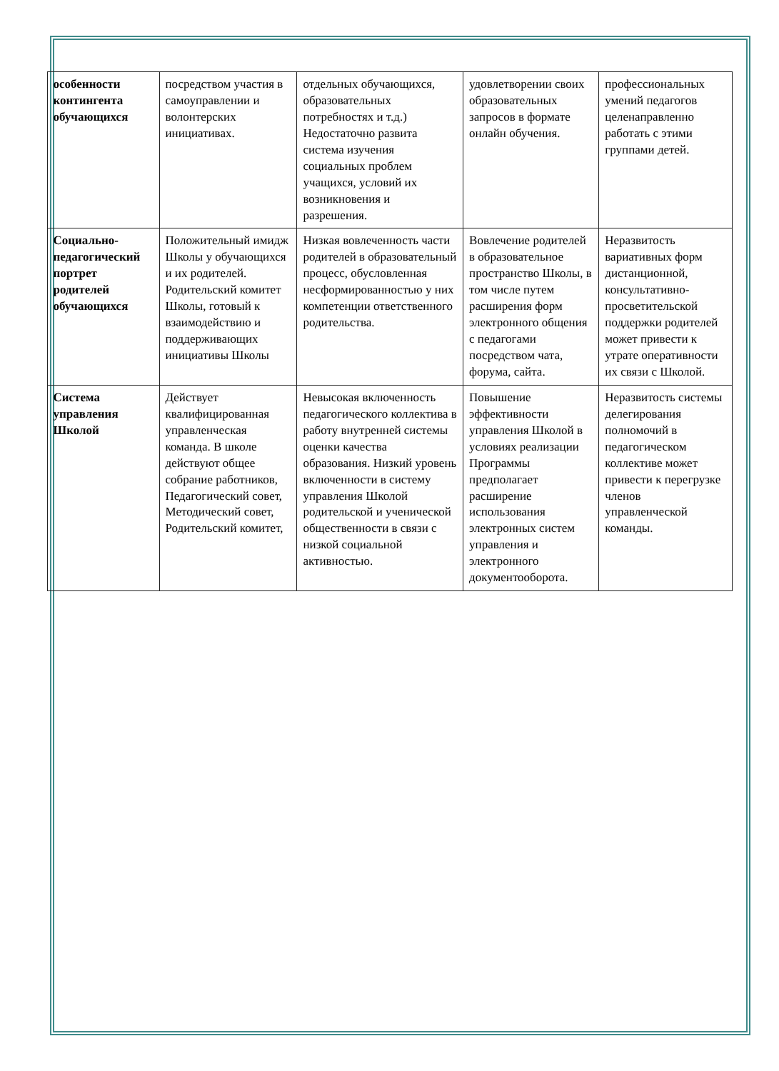| особенности контингента обучающихся | посредством участия в самоуправлении и волонтерских инициативах. | отдельных обучающихся, образовательных потребностях и т.д.) Недостаточно развита система изучения социальных проблем учащихся, условий их возникновения и разрешения. | удовлетворении своих образовательных запросов в формате онлайн обучения. | профессиональных умений педагогов целенаправленно работать с этими группами детей. |
| Социально-педагогический портрет родителей обучающихся | Положительный имидж Школы у обучающихся и их родителей. Родительский комитет Школы, готовый к взаимодействию и поддерживающих инициативы Школы | Низкая вовлеченность части родителей в образовательный процесс, обусловленная несформированностью у них компетенции ответственного родительства. | Вовлечение родителей в образовательное пространство Школы, в том числе путем расширения форм электронного общения с педагогами посредством чата, форума, сайта. | Неразвитость вариативных форм дистанционной, консультативно-просветительской поддержки родителей может привести к утрате оперативности их связи с Школой. |
| Система управления Школой | Действует квалифицированная управленческая команда. В школе действуют общее собрание работников, Педагогический совет, Методический совет, Родительский комитет, | Невысокая включенность педагогического коллектива в работу внутренней системы оценки качества образования. Низкий уровень включенности в систему управления Школой родительской и ученической общественности в связи с низкой социальной активностью. | Повышение эффективности управления Школой в условиях реализации Программы предполагает расширение использования электронных систем управления и электронного документооборота. | Неразвитость системы делегирования полномочий в педагогическом коллективе может привести к перегрузке членов управленческой команды. |